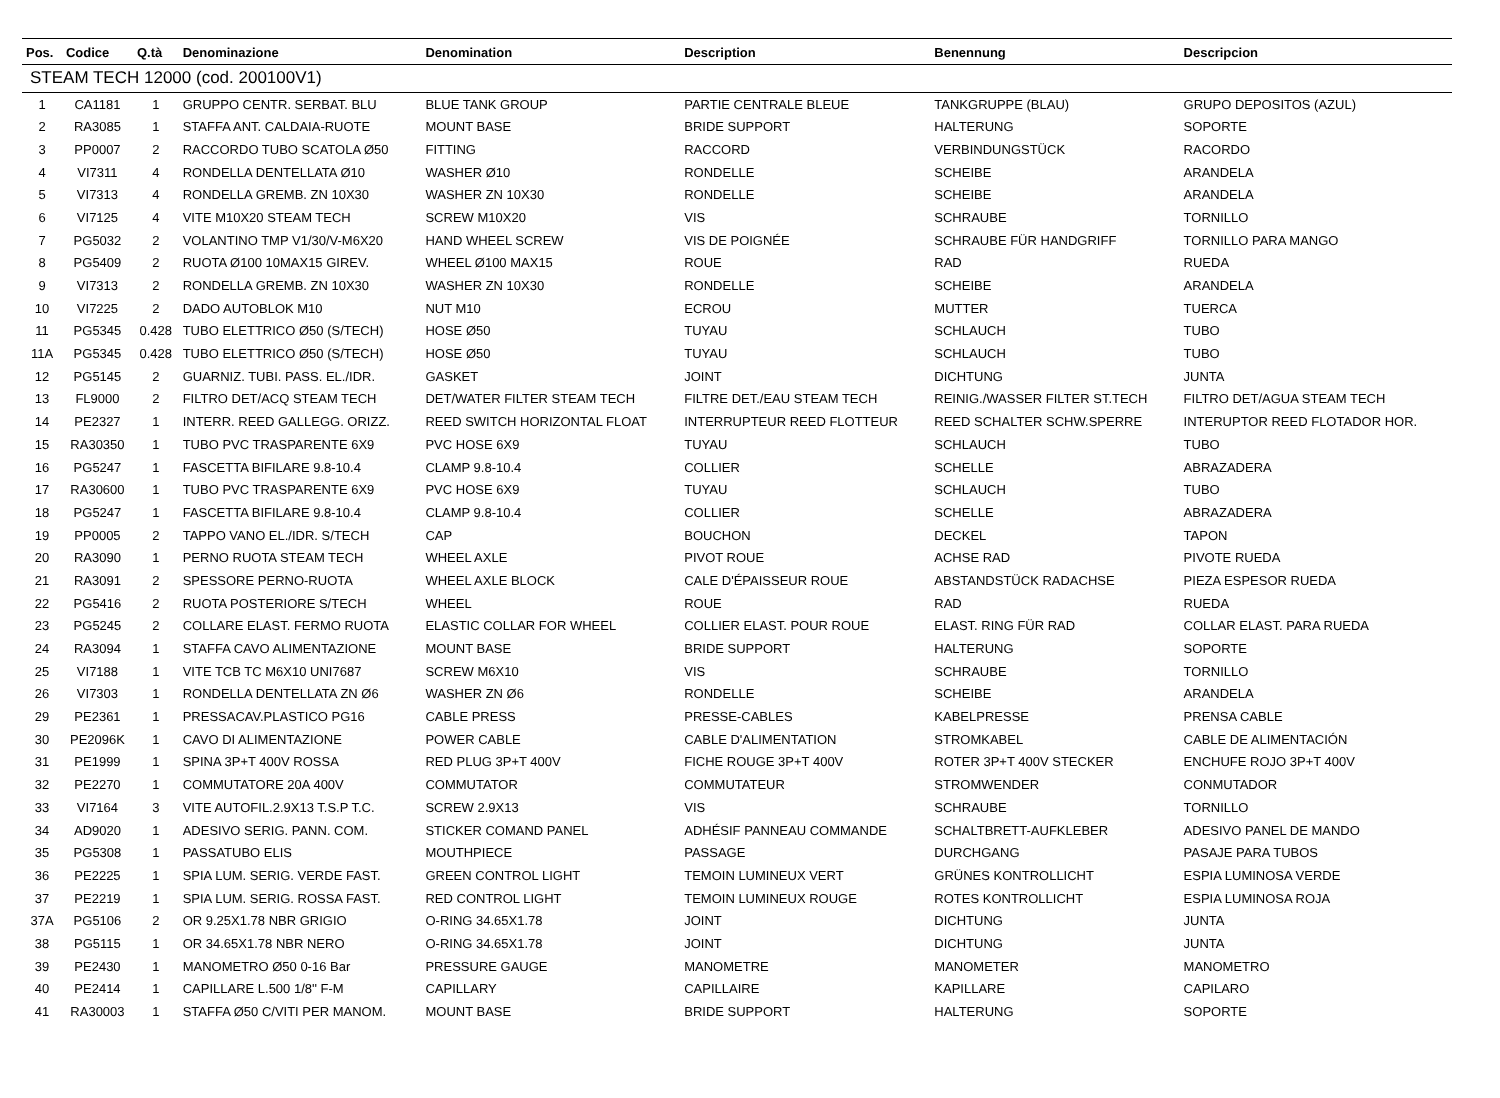| Pos. | Codice | Q.tà | Denominazione | Denomination | Description | Benennung | Descripcion |
| --- | --- | --- | --- | --- | --- | --- | --- |
| STEAM TECH 12000 (cod. 200100V1) | | | | | | | |
| 1 | CA1181 | 1 | GRUPPO CENTR. SERBAT. BLU | BLUE TANK GROUP | PARTIE CENTRALE BLEUE | TANKGRUPPE (BLAU) | GRUPO DEPOSITOS (AZUL) |
| 2 | RA3085 | 1 | STAFFA ANT. CALDAIA-RUOTE | MOUNT BASE | BRIDE SUPPORT | HALTERUNG | SOPORTE |
| 3 | PP0007 | 2 | RACCORDO TUBO SCATOLA Ø50 | FITTING | RACCORD | VERBINDUNGSTÜCK | RACORDO |
| 4 | VI7311 | 4 | RONDELLA DENTELLATA Ø10 | WASHER Ø10 | RONDELLE | SCHEIBE | ARANDELA |
| 5 | VI7313 | 4 | RONDELLA GREMB. ZN 10X30 | WASHER ZN 10X30 | RONDELLE | SCHEIBE | ARANDELA |
| 6 | VI7125 | 4 | VITE M10X20 STEAM TECH | SCREW M10X20 | VIS | SCHRAUBE | TORNILLO |
| 7 | PG5032 | 2 | VOLANTINO TMP V1/30/V-M6X20 | HAND WHEEL SCREW | VIS DE POIGNÉE | SCHRAUBE FÜR HANDGRIFF | TORNILLO PARA MANGO |
| 8 | PG5409 | 2 | RUOTA Ø100 10MAX15 GIREV. | WHEEL Ø100 MAX15 | ROUE | RAD | RUEDA |
| 9 | VI7313 | 2 | RONDELLA GREMB. ZN 10X30 | WASHER ZN 10X30 | RONDELLE | SCHEIBE | ARANDELA |
| 10 | VI7225 | 2 | DADO AUTOBLOK M10 | NUT M10 | ECROU | MUTTER | TUERCA |
| 11 | PG5345 | 0.428 | TUBO ELETTRICO Ø50 (S/TECH) | HOSE Ø50 | TUYAU | SCHLAUCH | TUBO |
| 11A | PG5345 | 0.428 | TUBO ELETTRICO Ø50 (S/TECH) | HOSE Ø50 | TUYAU | SCHLAUCH | TUBO |
| 12 | PG5145 | 2 | GUARNIZ. TUBI. PASS. EL./IDR. | GASKET | JOINT | DICHTUNG | JUNTA |
| 13 | FL9000 | 2 | FILTRO DET/ACQ STEAM TECH | DET/WATER FILTER STEAM TECH | FILTRE DET./EAU STEAM TECH | REINIG./WASSER FILTER ST.TECH | FILTRO DET/AGUA STEAM TECH |
| 14 | PE2327 | 1 | INTERR. REED GALLEGG. ORIZZ. | REED SWITCH HORIZONTAL FLOAT | INTERRUPTEUR REED FLOTTEUR | REED SCHALTER SCHW.SPERRE | INTERUPTOR REED FLOTADOR HOR. |
| 15 | RA30350 | 1 | TUBO PVC TRASPARENTE 6X9 | PVC HOSE 6X9 | TUYAU | SCHLAUCH | TUBO |
| 16 | PG5247 | 1 | FASCETTA BIFILARE 9.8-10.4 | CLAMP 9.8-10.4 | COLLIER | SCHELLE | ABRAZADERA |
| 17 | RA30600 | 1 | TUBO PVC TRASPARENTE 6X9 | PVC HOSE 6X9 | TUYAU | SCHLAUCH | TUBO |
| 18 | PG5247 | 1 | FASCETTA BIFILARE 9.8-10.4 | CLAMP 9.8-10.4 | COLLIER | SCHELLE | ABRAZADERA |
| 19 | PP0005 | 2 | TAPPO VANO EL./IDR. S/TECH | CAP | BOUCHON | DECKEL | TAPON |
| 20 | RA3090 | 1 | PERNO RUOTA STEAM TECH | WHEEL AXLE | PIVOT ROUE | ACHSE RAD | PIVOTE RUEDA |
| 21 | RA3091 | 2 | SPESSORE PERNO-RUOTA | WHEEL AXLE BLOCK | CALE D'ÉPAISSEUR ROUE | ABSTANDSTÜCK RADACHSE | PIEZA ESPESOR RUEDA |
| 22 | PG5416 | 2 | RUOTA POSTERIORE S/TECH | WHEEL | ROUE | RAD | RUEDA |
| 23 | PG5245 | 2 | COLLARE ELAST. FERMO RUOTA | ELASTIC COLLAR FOR WHEEL | COLLIER ELAST. POUR ROUE | ELAST. RING FÜR RAD | COLLAR ELAST. PARA RUEDA |
| 24 | RA3094 | 1 | STAFFA CAVO ALIMENTAZIONE | MOUNT BASE | BRIDE SUPPORT | HALTERUNG | SOPORTE |
| 25 | VI7188 | 1 | VITE TCB TC M6X10 UNI7687 | SCREW M6X10 | VIS | SCHRAUBE | TORNILLO |
| 26 | VI7303 | 1 | RONDELLA DENTELLATA ZN Ø6 | WASHER ZN Ø6 | RONDELLE | SCHEIBE | ARANDELA |
| 29 | PE2361 | 1 | PRESSACAV.PLASTICO PG16 | CABLE PRESS | PRESSE-CABLES | KABELPRESSE | PRENSA CABLE |
| 30 | PE2096K | 1 | CAVO DI ALIMENTAZIONE | POWER CABLE | CABLE D'ALIMENTATION | STROMKABEL | CABLE DE ALIMENTACIÓN |
| 31 | PE1999 | 1 | SPINA 3P+T 400V ROSSA | RED PLUG 3P+T 400V | FICHE ROUGE 3P+T 400V | ROTER 3P+T 400V STECKER | ENCHUFE ROJO 3P+T 400V |
| 32 | PE2270 | 1 | COMMUTATORE 20A 400V | COMMUTATOR | COMMUTATEUR | STROMWENDER | CONMUTADOR |
| 33 | VI7164 | 3 | VITE AUTOFIL.2.9X13 T.S.P T.C. | SCREW 2.9X13 | VIS | SCHRAUBE | TORNILLO |
| 34 | AD9020 | 1 | ADESIVO SERIG. PANN. COM. | STICKER COMAND PANEL | ADHÉSIF PANNEAU COMMANDE | SCHALTBRETT-AUFKLEBER | ADESIVO PANEL DE MANDO |
| 35 | PG5308 | 1 | PASSATUBO ELIS | MOUTHPIECE | PASSAGE | DURCHGANG | PASAJE PARA TUBOS |
| 36 | PE2225 | 1 | SPIA LUM. SERIG. VERDE FAST. | GREEN CONTROL LIGHT | TEMOIN LUMINEUX VERT | GRÜNES KONTROLLICHT | ESPIA LUMINOSA VERDE |
| 37 | PE2219 | 1 | SPIA LUM. SERIG. ROSSA FAST. | RED CONTROL LIGHT | TEMOIN LUMINEUX ROUGE | ROTES KONTROLLICHT | ESPIA LUMINOSA ROJA |
| 37A | PG5106 | 2 | OR 9.25X1.78 NBR GRIGIO | O-RING 34.65X1.78 | JOINT | DICHTUNG | JUNTA |
| 38 | PG5115 | 1 | OR 34.65X1.78 NBR NERO | O-RING 34.65X1.78 | JOINT | DICHTUNG | JUNTA |
| 39 | PE2430 | 1 | MANOMETRO Ø50 0-16 Bar | PRESSURE GAUGE | MANOMETRE | MANOMETER | MANOMETRO |
| 40 | PE2414 | 1 | CAPILLARE L.500 1/8'' F-M | CAPILLARY | CAPILLAIRE | KAPILLARE | CAPILARO |
| 41 | RA30003 | 1 | STAFFA Ø50 C/VITI PER MANOM. | MOUNT BASE | BRIDE SUPPORT | HALTERUNG | SOPORTE |